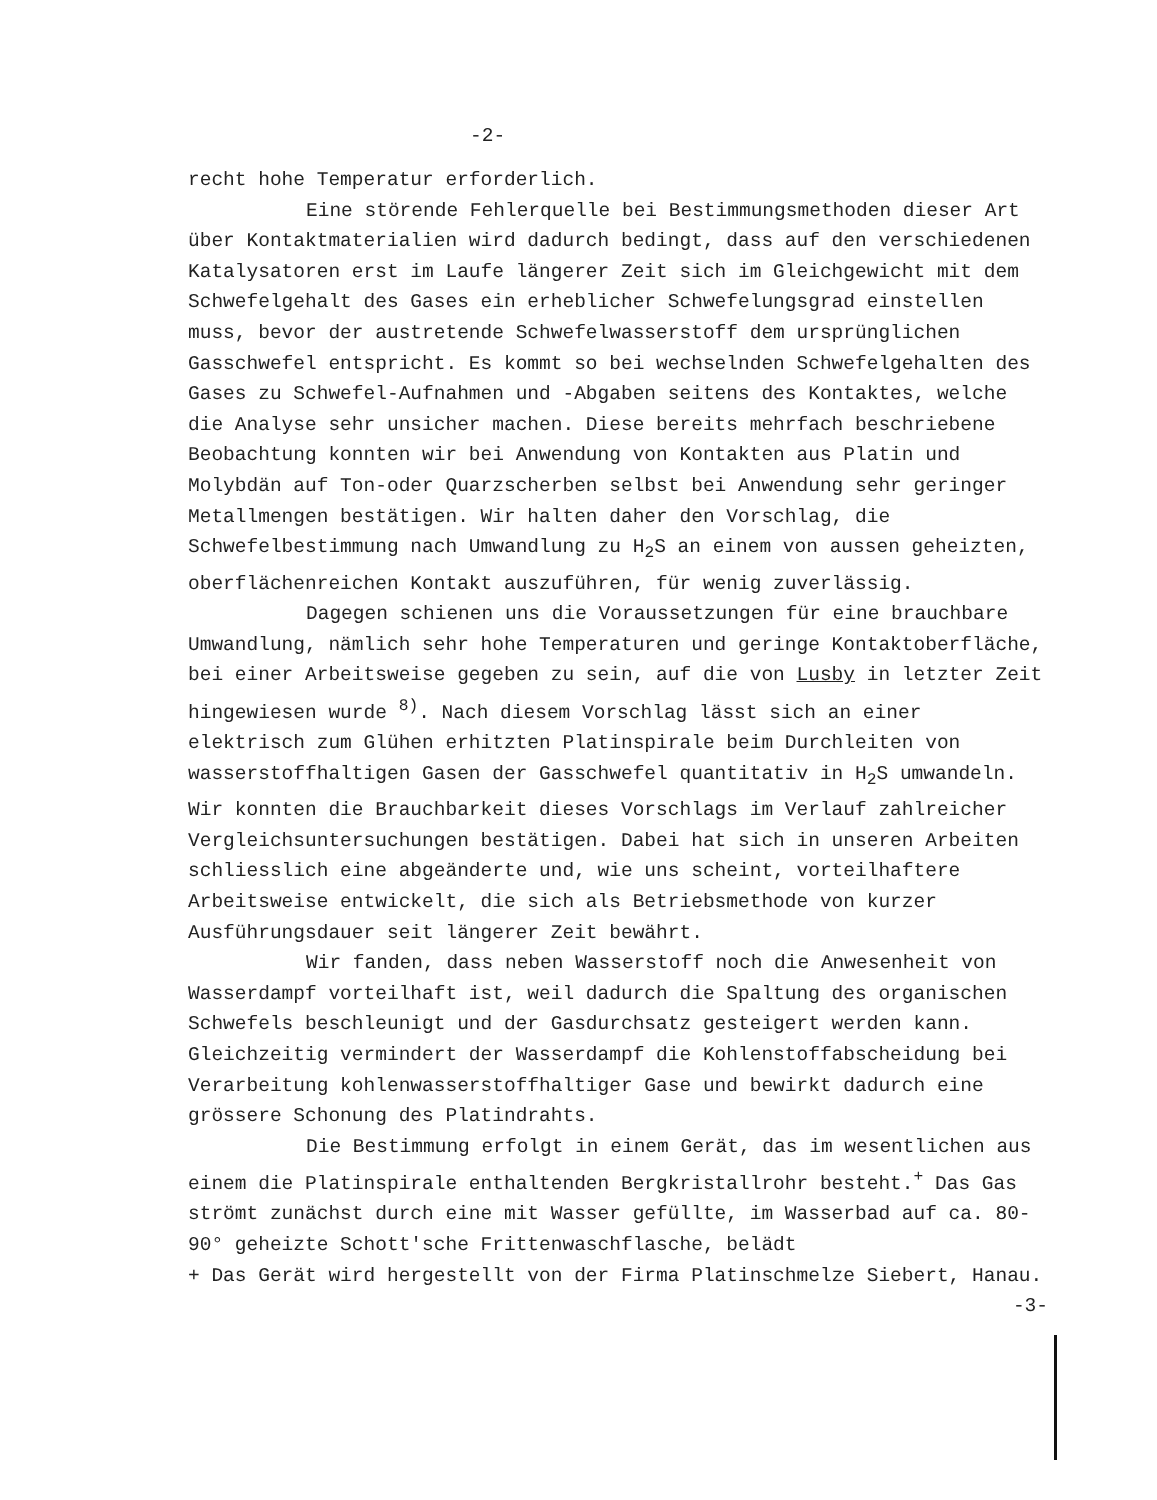-2-
recht hohe Temperatur erforderlich.
Eine störende Fehlerquelle bei Bestimmungsmethoden dieser Art über Kontaktmaterialien wird dadurch bedingt, dass auf den verschiedenen Katalysatoren erst im Laufe längerer Zeit sich im Gleichgewicht mit dem Schwefelgehalt des Gases ein erheblicher Schwefelungsgrad einstellen muss, bevor der austretende Schwefelwasserstoff dem ursprünglichen Gasschwefel entspricht. Es kommt so bei wechselnden Schwefelgehalten des Gases zu Schwefel-Aufnahmen und -Abgaben seitens des Kontaktes, welche die Analyse sehr unsicher machen. Diese bereits mehrfach beschriebene Beobachtung konnten wir bei Anwendung von Kontakten aus Platin und Molybdän auf Ton-oder Quarzscherben selbst bei Anwendung sehr geringer Metallmengen bestätigen. Wir halten daher den Vorschlag, die Schwefelbestimmung nach Umwandlung zu H<sub>2</sub>S an einem von aussen geheizten, oberflächenreichen Kontakt auszuführen, für wenig zuverlässig.
Dagegen schienen uns die Voraussetzungen für eine brauchbare Umwandlung, nämlich sehr hohe Temperaturen und geringe Kontaktoberfläche, bei einer Arbeitsweise gegeben zu sein, auf die von Lusby in letzter Zeit hingewiesen wurde <sup>8)</sup>. Nach diesem Vorschlag lässt sich an einer elektrisch zum Glühen erhitzten Platinspirale beim Durchleiten von wasserstoffhaltigen Gasen der Gasschwefel quantitativ in H<sub>2</sub>S umwandeln. Wir konnten die Brauchbarkeit dieses Vorschlags im Verlauf zahlreicher Vergleichsuntersuchungen bestätigen. Dabei hat sich in unseren Arbeiten schliesslich eine abgeänderte und, wie uns scheint, vorteilhaftere Arbeitsweise entwickelt, die sich als Betriebsmethode von kurzer Ausführungsdauer seit längerer Zeit bewährt.
Wir fanden, dass neben Wasserstoff noch die Anwesenheit von Wasserdampf vorteilhaft ist, weil dadurch die Spaltung des organischen Schwefels beschleunigt und der Gasdurchsatz gesteigert werden kann. Gleichzeitig vermindert der Wasserdampf die Kohlenstoffabscheidung bei Verarbeitung kohlenwasserstoffhaltiger Gase und bewirkt dadurch eine grössere Schonung des Platindrahts.
Die Bestimmung erfolgt in einem Gerät, das im wesentlichen aus einem die Platinspirale enthaltenden Bergkristallrohr besteht.<sup>+</sup> Das Gas strömt zunächst durch eine mit Wasser gefüllte, im Wasserbad auf ca. 80-90° geheizte Schott'sche Frittenwaschflasche, belädt
+ Das Gerät wird hergestellt von der Firma Platinschmelze Siebert, Hanau.
-3-